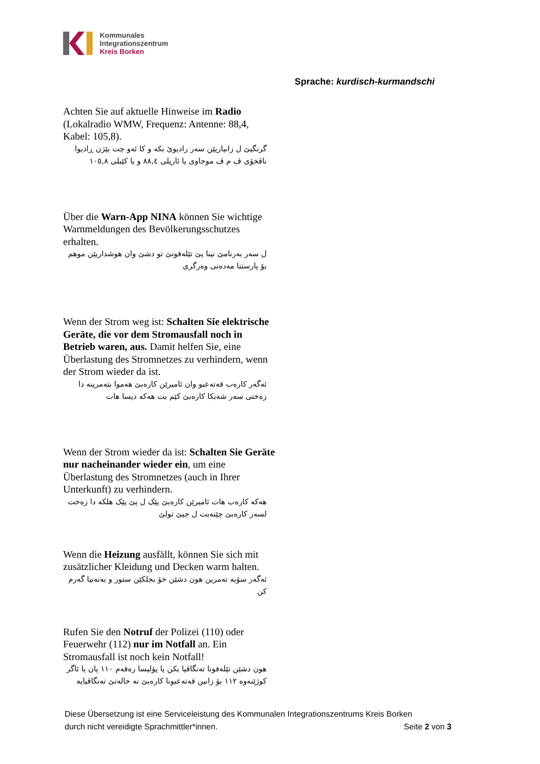Kommunales
Integrationszentrum
Kreis Borken
Sprache: kurdisch-kurmandschi
Achten Sie auf aktuelle Hinweise im Radio (Lokalradio WMW, Frequenz: Antenne: 88,4, Kabel: 105,8).
گرنگیێ ل زانیاریێن سەر رادیوێ بکە و کا ئەو چت بێژن ڕادیوا ناڤخۆی ڤ م ڤ موجاوی یا ئاریلی ٨٨,٤ و یا کێبلی ١٠٥,٨
Über die Warn-App NINA können Sie wichtige Warnmeldungen des Bevölkerungsschutzes erhalten.
ل سەر بەرنامێ نینا یێ تێلەفونێ تو دشێ وان هوشداریێن موهم بۆ پارستنا مەدەنی وەرگری
Wenn der Strom weg ist: Schalten Sie elektrische Geräte, die vor dem Stromausfall noch in Betrieb waren, aus. Damit helfen Sie, eine Überlastung des Stromnetzes zu verhindern, wenn der Strom wieder da ist.
ئەگەر کارەب قەتەعبو وان ئامیرێن کارەبێ هەموا بتەمرینە دا زەختی سەر شەبکا کارەبێ کێم بت هەکە دیسا هات
Wenn der Strom wieder da ist: Schalten Sie Geräte nur nacheinander wieder ein, um eine Überlastung des Stromnetzes (auch in Ihrer Unterkunft) zu verhindern.
هەکە کارەب هات ئامیرێن کارەبێ یێک ل پێ یێک هلکە دا زەخت لسەر کارەبێ چێنەبت ل جیێ تولێ
Wenn die Heizung ausfällt, können Sie sich mit zusätzlicher Kleidung und Decken warm halten.
ئەگەر سۆبە تەمرین هون دشێن خۆ بجلکێن ستور و بەتەنیا گەرم کن
Rufen Sie den Notruf der Polizei (110) oder Feuerwehr (112) nur im Notfall an. Ein Stromausfall ist noch kein Notfall!
هون دشێن تێلەفونا تەنگاڤیا بکن یا پۆلیسا رەقەم ١١٠ یان یا ئاگر کوژێنەوە ١١٢ بۆ زانین قەتەعبونا کارەبێ نە حالەتێ تەنگاڤیایە
Diese Übersetzung ist eine Serviceleistung des Kommunalen Integrationszentrums Kreis Borken
durch nicht vereidigte Sprachmittler*innen. Seite 2 von 3